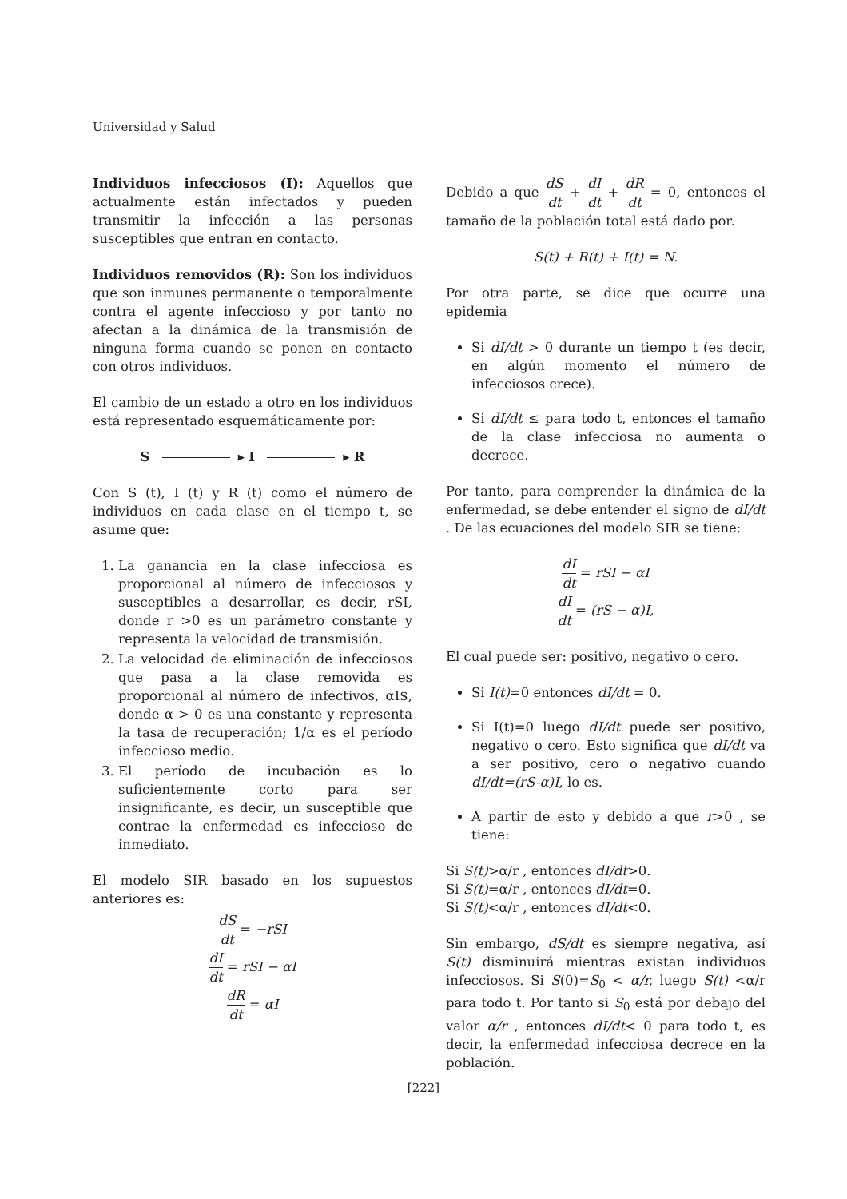Universidad y Salud
Individuos infecciosos (I): Aquellos que actualmente están infectados y pueden transmitir la infección a las personas susceptibles que entran en contacto.
Individuos removidos (R): Son los individuos que son inmunes permanente o temporalmente contra el agente infeccioso y por tanto no afectan a la dinámica de la transmisión de ninguna forma cuando se ponen en contacto con otros individuos.
El cambio de un estado a otro en los individuos está representado esquemáticamente por:
S ▸ I ▸ R
Con S (t), I (t) y R (t) como el número de individuos en cada clase en el tiempo t, se asume que:
1. La ganancia en la clase infecciosa es proporcional al número de infecciosos y susceptibles a desarrollar, es decir, rSI, donde r >0 es un parámetro constante y representa la velocidad de transmisión.
2. La velocidad de eliminación de infecciosos que pasa a la clase removida es proporcional al número de infectivos, αI$, donde α > 0 es una constante y representa la tasa de recuperación; 1/α es el período infeccioso medio.
3. El período de incubación es lo suficientemente corto para ser insignificante, es decir, un susceptible que contrae la enfermedad es infeccioso de inmediato.
El modelo SIR basado en los supuestos anteriores es:
dS dt = −rSI
dI dt = rSI − αI
dR dt = αI
Debido a que dS dt + dI dt + dR dt = 0, entonces el tamaño de la población total está dado por.
S(t) + R(t) + I(t) = N.
Por otra parte, se dice que ocurre una epidemia
Si dI/dt > 0 durante un tiempo t (es decir, en algún momento el número de infecciosos crece).
Si dI/dt ≤ para todo t, entonces el tamaño de la clase infecciosa no aumenta o decrece.
Por tanto, para comprender la dinámica de la enfermedad, se debe entender el signo de dI/dt . De las ecuaciones del modelo SIR se tiene:
dI dt = rSI − αI
dI dt = (rS − α)I,
El cual puede ser: positivo, negativo o cero.
Si I(t)=0 entonces dI/dt = 0.
Si I(t)=0 luego dI/dt puede ser positivo, negativo o cero. Esto significa que dI/dt va a ser positivo, cero o negativo cuando dI/dt=(rS-α)I, lo es.
A partir de esto y debido a que r>0 , se tiene:
Si S(t)>α/r , entonces dI/dt>0.
Si S(t)=α/r , entonces dI/dt=0.
Si S(t)<α/r , entonces dI/dt<0.
Sin embargo, dS/dt es siempre negativa, así S(t) disminuirá mientras existan individuos infecciosos. Si S(0)=S<sub>0</sub> < α/r, luego S(t) <α/r para todo t. Por tanto si S<sub>0</sub> está por debajo del valor α/r , entonces dI/dt< 0 para todo t, es decir, la enfermedad infecciosa decrece en la población.
[222]